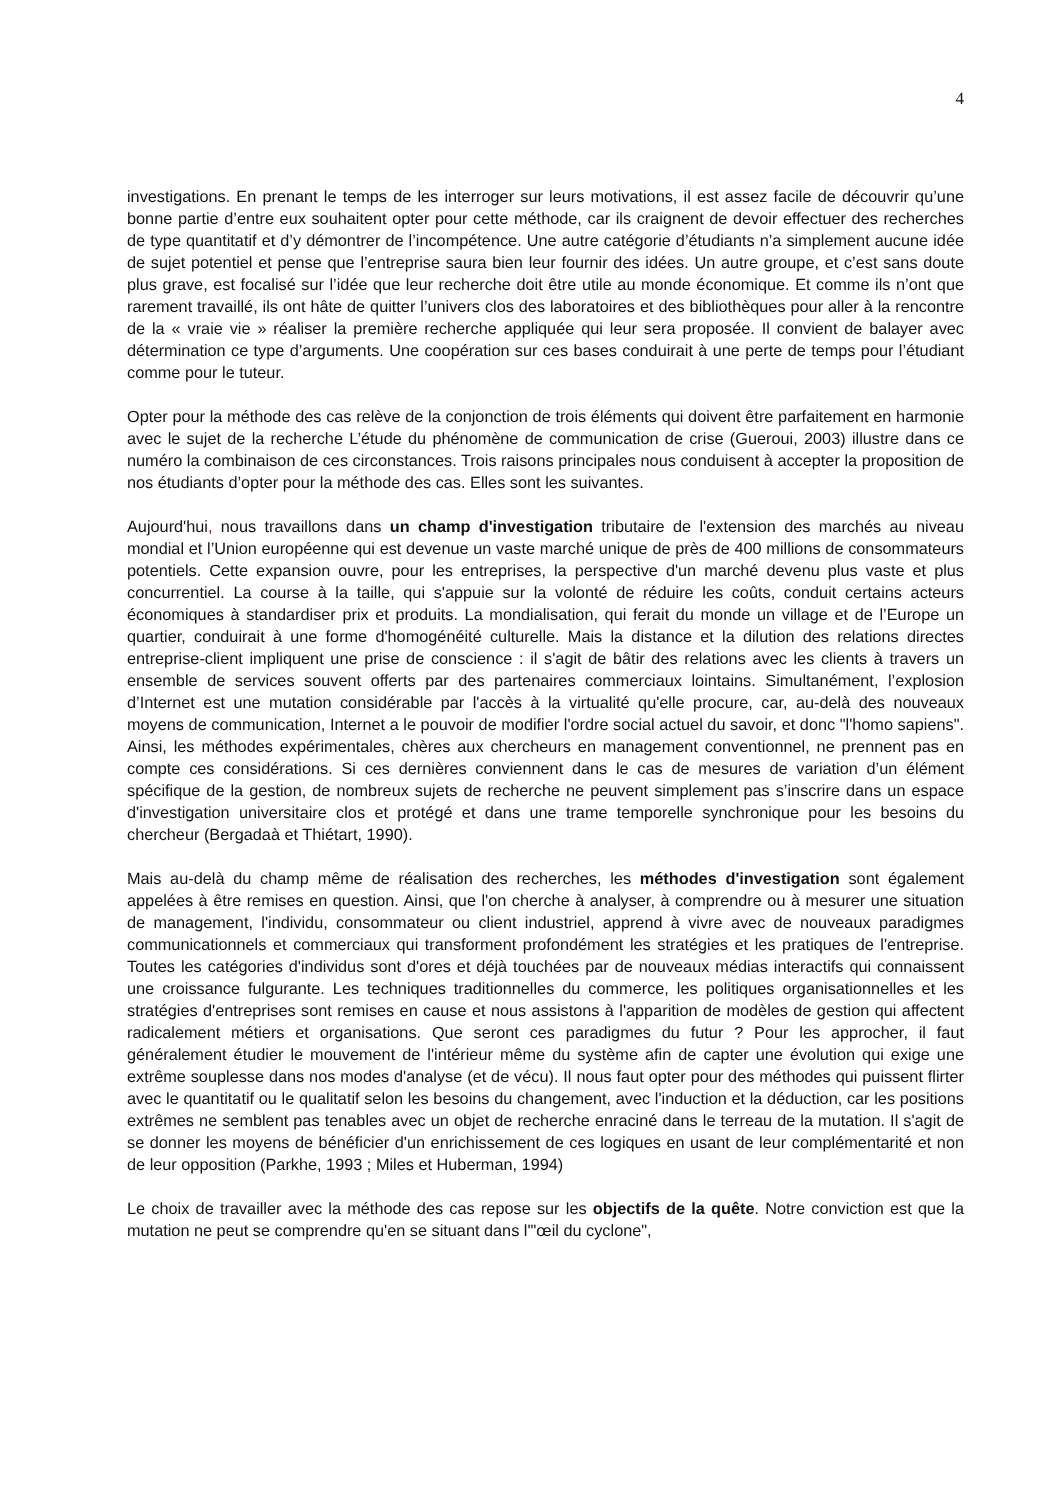4
investigations. En prenant le temps de les interroger sur leurs motivations, il est assez facile de découvrir qu’une bonne partie d’entre eux souhaitent opter pour cette méthode, car ils craignent de devoir effectuer des recherches de type quantitatif et d’y démontrer de l’incompétence. Une autre catégorie d’étudiants n’a simplement aucune idée de sujet potentiel et pense que l’entreprise saura bien leur fournir des idées. Un autre groupe, et c’est sans doute plus grave, est focalisé sur l’idée que leur recherche doit être utile au monde économique. Et comme ils n’ont que rarement travaillé, ils ont hâte de quitter l’univers clos des laboratoires et des bibliothèques pour aller à la rencontre de la « vraie vie » réaliser la première recherche appliquée qui leur sera proposée. Il convient de balayer avec détermination ce type d’arguments. Une coopération sur ces bases conduirait à une perte de temps pour l’étudiant comme pour le tuteur.
Opter pour la méthode des cas relève de la conjonction de trois éléments qui doivent être parfaitement en harmonie avec le sujet de la recherche L’étude du phénomène de communication de crise (Gueroui, 2003) illustre dans ce numéro la combinaison de ces circonstances. Trois raisons principales nous conduisent à accepter la proposition de nos étudiants d’opter pour la méthode des cas. Elles sont les suivantes.
Aujourd'hui, nous travaillons dans un champ d'investigation tributaire de l'extension des marchés au niveau mondial et l’Union européenne qui est devenue un vaste marché unique de près de 400 millions de consommateurs potentiels. Cette expansion ouvre, pour les entreprises, la perspective d'un marché devenu plus vaste et plus concurrentiel. La course à la taille, qui s'appuie sur la volonté de réduire les coûts, conduit certains acteurs économiques à standardiser prix et produits. La mondialisation, qui ferait du monde un village et de l’Europe un quartier, conduirait à une forme d'homogénéité culturelle. Mais la distance et la dilution des relations directes entreprise-client impliquent une prise de conscience : il s'agit de bâtir des relations avec les clients à travers un ensemble de services souvent offerts par des partenaires commerciaux lointains. Simultanément, l’explosion d’Internet est une mutation considérable par l'accès à la virtualité qu'elle procure, car, au-delà des nouveaux moyens de communication, Internet a le pouvoir de modifier l'ordre social actuel du savoir, et donc "l'homo sapiens". Ainsi, les méthodes expérimentales, chères aux chercheurs en management conventionnel, ne prennent pas en compte ces considérations. Si ces dernières conviennent dans le cas de mesures de variation d’un élément spécifique de la gestion, de nombreux sujets de recherche ne peuvent simplement pas s’inscrire dans un espace d'investigation universitaire clos et protégé et dans une trame temporelle synchronique pour les besoins du chercheur (Bergadaà et Thiétart, 1990).
Mais au-delà du champ même de réalisation des recherches, les méthodes d'investigation sont également appelées à être remises en question. Ainsi, que l'on cherche à analyser, à comprendre ou à mesurer une situation de management, l'individu, consommateur ou client industriel, apprend à vivre avec de nouveaux paradigmes communicationnels et commerciaux qui transforment profondément les stratégies et les pratiques de l'entreprise. Toutes les catégories d'individus sont d'ores et déjà touchées par de nouveaux médias interactifs qui connaissent une croissance fulgurante. Les techniques traditionnelles du commerce, les politiques organisationnelles et les stratégies d'entreprises sont remises en cause et nous assistons à l'apparition de modèles de gestion qui affectent radicalement métiers et organisations. Que seront ces paradigmes du futur ? Pour les approcher, il faut généralement étudier le mouvement de l'intérieur même du système afin de capter une évolution qui exige une extrême souplesse dans nos modes d'analyse (et de vécu). Il nous faut opter pour des méthodes qui puissent flirter avec le quantitatif ou le qualitatif selon les besoins du changement, avec l'induction et la déduction, car les positions extrêmes ne semblent pas tenables avec un objet de recherche enraciné dans le terreau de la mutation. Il s'agit de se donner les moyens de bénéficier d'un enrichissement de ces logiques en usant de leur complémentarité et non de leur opposition (Parkhe, 1993 ; Miles et Huberman, 1994)
Le choix de travailler avec la méthode des cas repose sur les objectifs de la quête. Notre conviction est que la mutation ne peut se comprendre qu'en se situant dans l'"œil du cyclone",